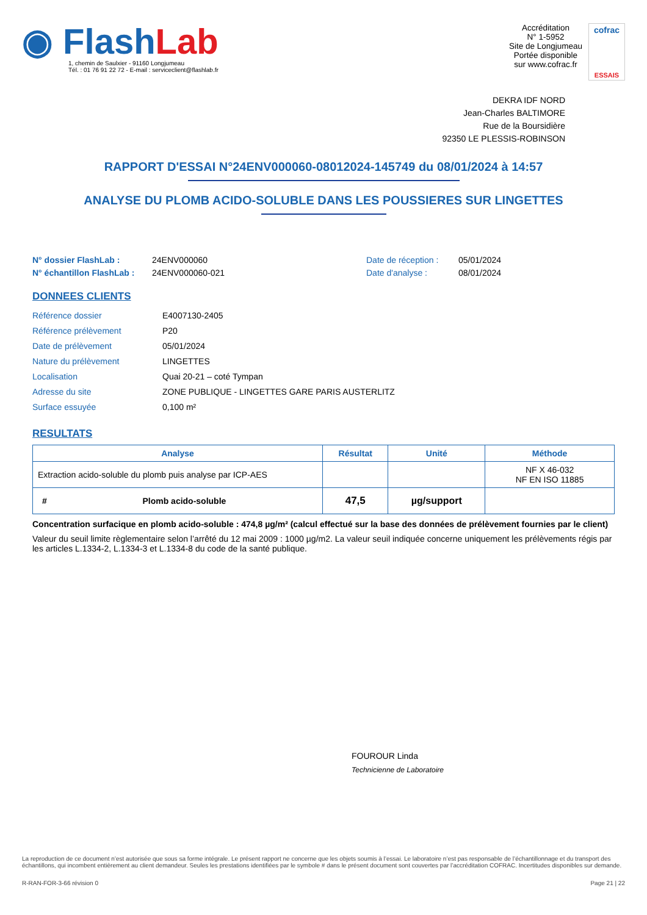◉ Flash Lab
1, chemin de Saulxier - 91160 Longjumeau
Tél. : 01 76 91 22 72 - E-mail : serviceclient@flashlab.fr
Accréditation
N° 1-5952
Site de Longjumeau
Portée disponible
sur www.cofrac.fr
cofrac
ESSAIS
DEKRA IDF NORD
Jean-Charles BALTIMORE
Rue de la Boursidière
92350 LE PLESSIS-ROBINSON
RAPPORT D'ESSAI N°24ENV000060-08012024-145749 du 08/01/2024 à 14:57
ANALYSE DU PLOMB ACIDO-SOLUBLE DANS LES POUSSIERES SUR LINGETTES
N° dossier FlashLab :
N° échantillon FlashLab :
24ENV000060
24ENV000060-021
Date de réception :
Date d'analyse :
05/01/2024
08/01/2024
DONNEES CLIENTS
| Référence dossier | E4007130-2405 |
| Référence prélèvement | P20 |
| Date de prélèvement | 05/01/2024 |
| Nature du prélèvement | LINGETTES |
| Localisation | Quai 20-21 – coté Tympan |
| Adresse du site | ZONE PUBLIQUE - LINGETTES GARE PARIS AUSTERLITZ |
| Surface essuyée | 0,100 m² |
RESULTATS
| Analyse | Résultat | Unité | Méthode |
| --- | --- | --- | --- |
| Extraction acido-soluble du plomb puis analyse par ICP-AES | | | NF X 46-032 NF EN ISO 11885 |
| # Plomb acido-soluble | 47,5 | µg/support | |
Concentration surfacique en plomb acido-soluble : 474,8 µg/m² (calcul effectué sur la base des données de prélèvement fournies par le client)
Valeur du seuil limite règlementaire selon l’arrêté du 12 mai 2009 : 1000 µg/m2. La valeur seuil indiquée concerne uniquement les prélèvements régis par les articles L.1334-2, L.1334-3 et L.1334-8 du code de la santé publique.
FOUROUR Linda
Technicienne de Laboratoire
La reproduction de ce document n’est autorisée que sous sa forme intégrale. Le présent rapport ne concerne que les objets soumis à l’essai. Le laboratoire n’est pas responsable de l’échantillonnage et du transport des échantillons, qui incombent entièrement au client demandeur. Seules les prestations identifiées par le symbole # dans le présent document sont couvertes par l’accréditation COFRAC. Incertitudes disponibles sur demande.
R-RAN-FOR-3-66 révision 0 Page 21 | 22